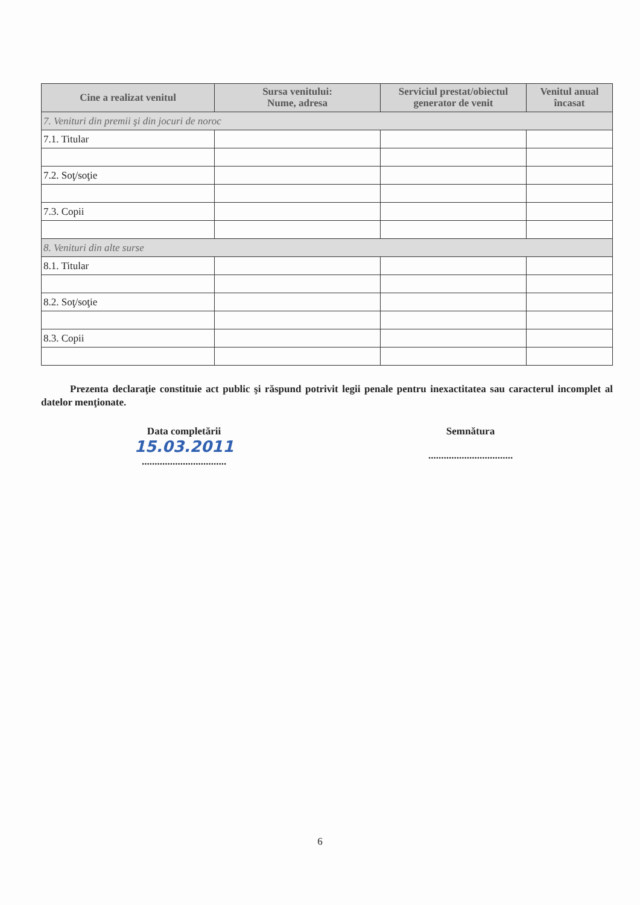| Cine a realizat venitul | Sursa venitului: Nume, adresa | Serviciul prestat/obiectul generator de venit | Venitul anual încasat |
| --- | --- | --- | --- |
| 7. Venituri din premii şi din jocuri de noroc | | | |
| 7.1. Titular | | | |
| 7.2. Soţ/soţie | | | |
| 7.3. Copii | | | |
| 8. Venituri din alte surse | | | |
| 8.1. Titular | | | |
| 8.2. Soţ/soţie | | | |
| 8.3. Copii | | | |
Prezenta declaraţie constituie act public şi răspund potrivit legii penale pentru inexactitatea sau caracterul incomplet al datelor menţionate.
Data completării
15.03.2011
.................................
Semnătura
.................................
6